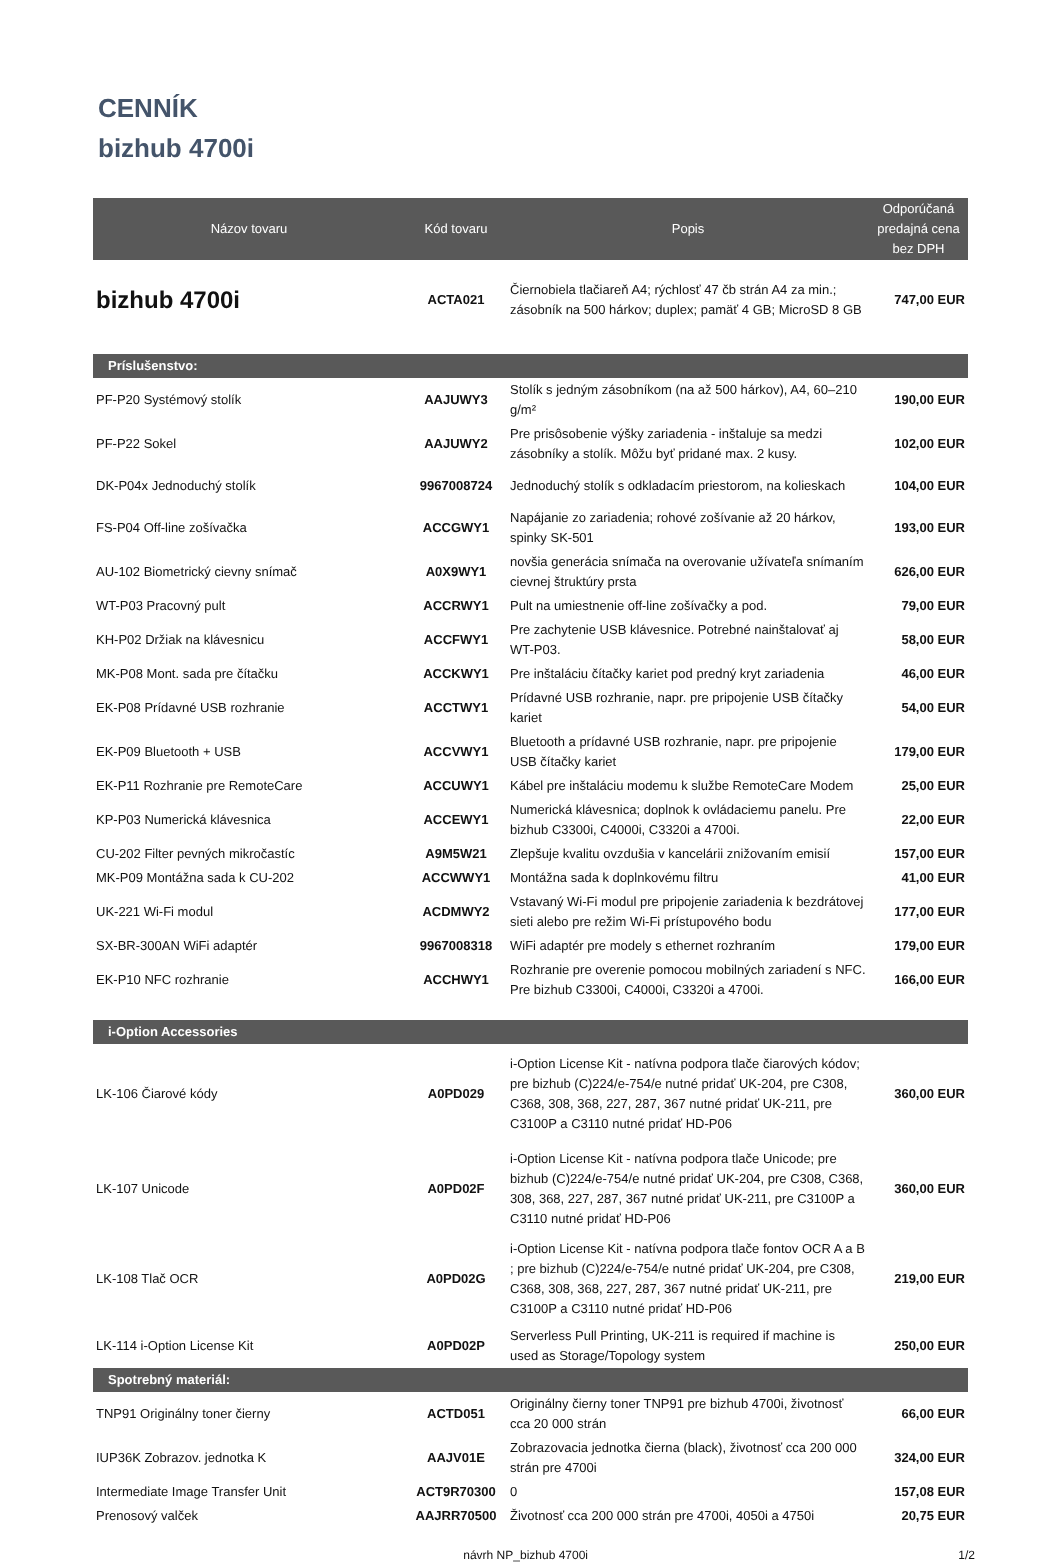CENNÍK
bizhub 4700i
| Názov tovaru | Kód tovaru | Popis | Odporúčaná predajná cena bez DPH |
| --- | --- | --- | --- |
| bizhub 4700i | ACTA021 | Čiernobiela tlačiareň A4; rýchlosť 47 čb strán A4 za min.; zásobník na 500 hárkov; duplex; pamäť 4 GB; MicroSD 8 GB | 747,00 EUR |
| Príslušenstvo: | | | |
| PF-P20 Systémový stolík | AAJUWY3 | Stolík s jedným zásobníkom (na až 500 hárkov), A4, 60–210 g/m² | 190,00 EUR |
| PF-P22 Sokel | AAJUWY2 | Pre prisôsobenie výšky zariadenia - inštaluje sa medzi zásobníky a stolík. Môžu byť pridané max. 2 kusy. | 102,00 EUR |
| DK-P04x Jednoduchý stolík | 9967008724 | Jednoduchý stolík s odkladacím priestorom, na kolieskach | 104,00 EUR |
| FS-P04 Off-line zošívačka | ACCGWY1 | Napájanie zo zariadenia; rohové zošívanie až 20 hárkov, spinky SK-501 | 193,00 EUR |
| AU-102 Biometrický cievny snímač | A0X9WY1 | novšia generácia snímača na overovanie užívateľa snímaním cievnej štruktúry prsta | 626,00 EUR |
| WT-P03 Pracovný pult | ACCRWY1 | Pult na umiestnenie off-line zošívačky a pod. | 79,00 EUR |
| KH-P02 Držiak na klávesnicu | ACCFWY1 | Pre zachytenie USB klávesnice. Potrebné nainštalovať aj WT-P03. | 58,00 EUR |
| MK-P08 Mont. sada pre čítačku | ACCKWY1 | Pre inštaláciu čítačky kariet pod predný kryt zariadenia | 46,00 EUR |
| EK-P08 Prídavné USB rozhranie | ACCTWY1 | Prídavné USB rozhranie, napr. pre pripojenie USB čítačky kariet | 54,00 EUR |
| EK-P09 Bluetooth + USB | ACCVWY1 | Bluetooth a prídavné USB rozhranie, napr. pre pripojenie USB čítačky kariet | 179,00 EUR |
| EK-P11 Rozhranie pre RemoteCare | ACCUWY1 | Kábel pre inštaláciu modemu k službe RemoteCare Modem | 25,00 EUR |
| KP-P03 Numerická klávesnica | ACCEWY1 | Numerická klávesnica; doplnok k ovládaciemu panelu. Pre bizhub C3300i, C4000i, C3320i a 4700i. | 22,00 EUR |
| CU-202 Filter pevných mikročastíc | A9M5W21 | Zlepšuje kvalitu ovzdušia v kancelárii znižovaním emisií | 157,00 EUR |
| MK-P09 Montážna sada k CU-202 | ACCWWY1 | Montážna sada k doplnkovému filtru | 41,00 EUR |
| UK-221 Wi-Fi modul | ACDMWY2 | Vstavaný Wi-Fi modul pre pripojenie zariadenia k bezdrátovej sieti alebo pre režim Wi-Fi prístupového bodu | 177,00 EUR |
| SX-BR-300AN WiFi adaptér | 9967008318 | WiFi adaptér pre modely s ethernet rozhraním | 179,00 EUR |
| EK-P10 NFC rozhranie | ACCHWY1 | Rozhranie pre overenie pomocou mobilných zariadení s NFC. Pre bizhub C3300i, C4000i, C3320i a 4700i. | 166,00 EUR |
| i-Option Accessories | | | |
| LK-106 Čiarové kódy | A0PD029 | i-Option License Kit - natívna podpora tlače čiarových kódov; pre bizhub (C)224/e-754/e nutné pridať UK-204, pre C308, C368, 308, 368, 227, 287, 367 nutné pridať UK-211, pre C3100P a C3110 nutné pridať HD-P06 | 360,00 EUR |
| LK-107 Unicode | A0PD02F | i-Option License Kit - natívna podpora tlače Unicode; pre bizhub (C)224/e-754/e nutné pridať UK-204, pre C308, C368, 308, 368, 227, 287, 367 nutné pridať UK-211, pre C3100P a C3110 nutné pridať HD-P06 | 360,00 EUR |
| LK-108 Tlač OCR | A0PD02G | i-Option License Kit - natívna podpora tlače fontov OCR A a B ; pre bizhub (C)224/e-754/e nutné pridať UK-204, pre C308, C368, 308, 368, 227, 287, 367 nutné pridať UK-211, pre C3100P a C3110 nutné pridať HD-P06 | 219,00 EUR |
| LK-114 i-Option License Kit | A0PD02P | Serverless Pull Printing, UK-211 is required if machine is used as Storage/Topology system | 250,00 EUR |
| Spotrebný materiál: | | | |
| TNP91 Originálny toner čierny | ACTD051 | Originálny čierny toner TNP91 pre bizhub 4700i, životnosť cca 20 000 strán | 66,00 EUR |
| IUP36K Zobrazov. jednotka K | AAJV01E | Zobrazovacia jednotka čierna (black), životnosť cca 200 000 strán pre 4700i | 324,00 EUR |
| Intermediate Image Transfer Unit | ACT9R70300 | 0 | 157,08 EUR |
| Prenosový valček | AAJRR70500 | Životnosť cca 200 000 strán pre 4700i, 4050i a 4750i | 20,75 EUR |
návrh NP_bizhub 4700i 1/2